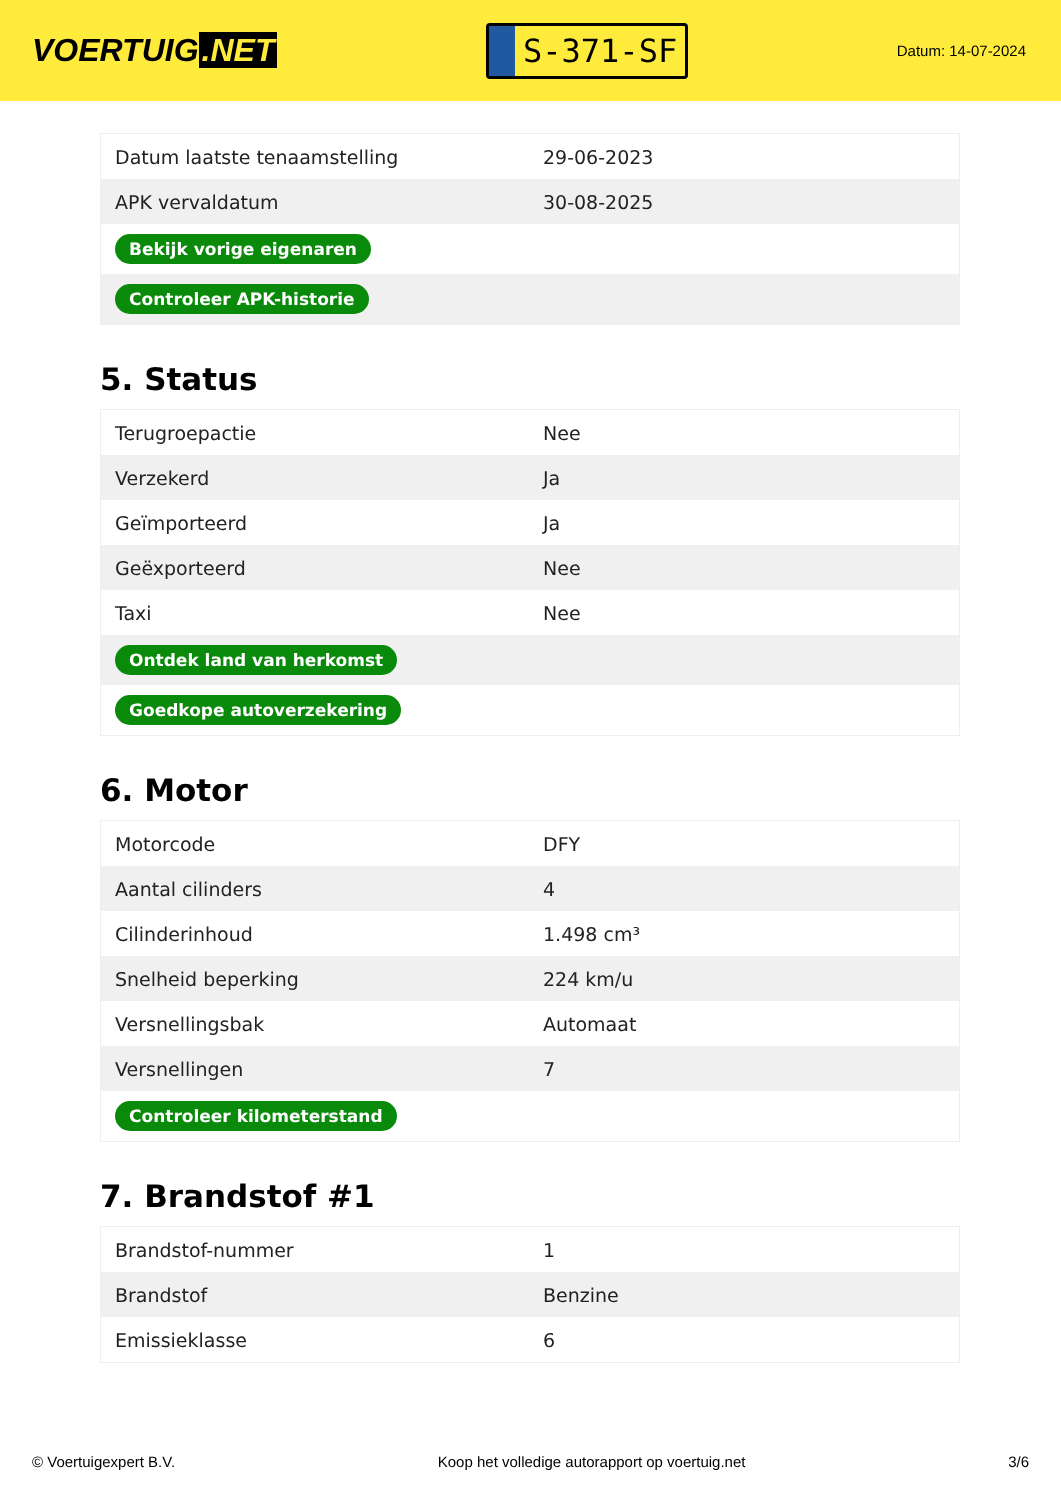VOERTUIG.NET
S-371-SF
Datum: 14-07-2024
| Datum laatste tenaamstelling | 29-06-2023 |
| APK vervaldatum | 30-08-2025 |
| Bekijk vorige eigenaren | |
| Controleer APK-historie | |
5. Status
| Terugroepactie | Nee |
| Verzekerd | Ja |
| Geïmporteerd | Ja |
| Geëxporteerd | Nee |
| Taxi | Nee |
| Ontdek land van herkomst | |
| Goedkope autoverzekering | |
6. Motor
| Motorcode | DFY |
| Aantal cilinders | 4 |
| Cilinderinhoud | 1.498 cm³ |
| Snelheid beperking | 224 km/u |
| Versnellingsbak | Automaat |
| Versnellingen | 7 |
| Controleer kilometerstand | |
7. Brandstof #1
| Brandstof-nummer | 1 |
| Brandstof | Benzine |
| Emissieklasse | 6 |
© Voertuigexpert B.V. Koop het volledige autorapport op voertuig.net 3/6